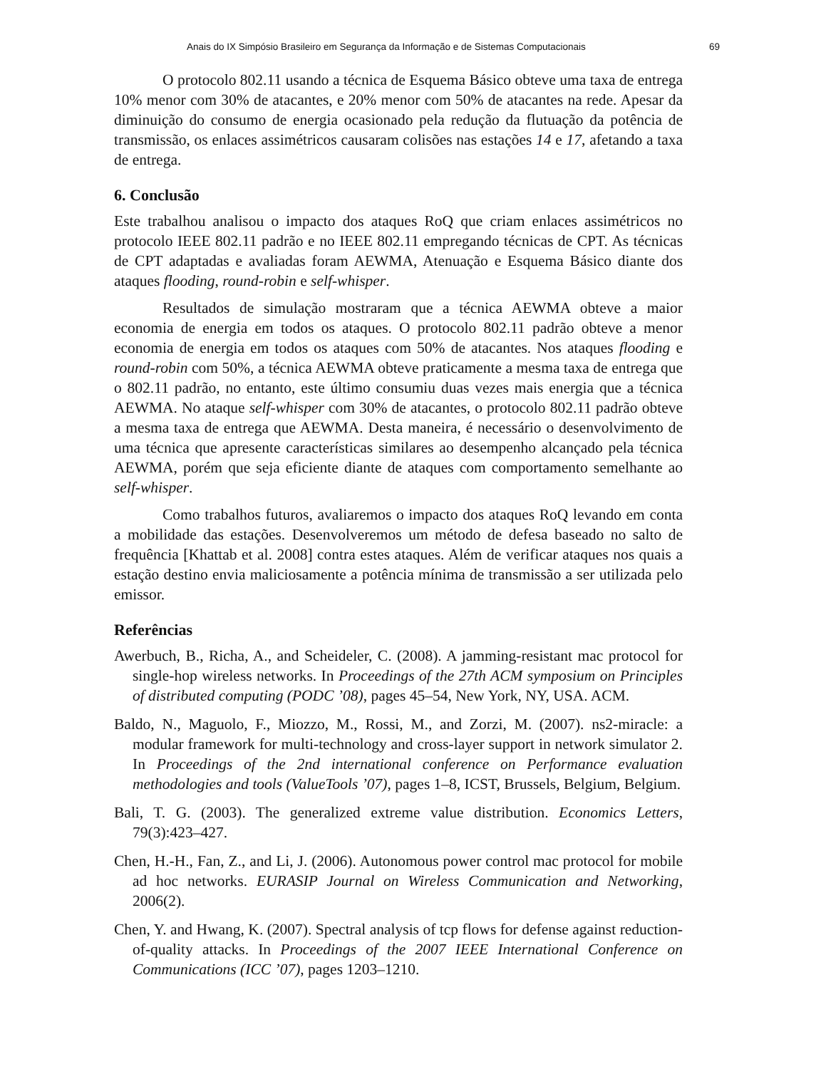Anais do IX Simpósio Brasileiro em Segurança da Informação e de Sistemas Computacionais 69
O protocolo 802.11 usando a técnica de Esquema Básico obteve uma taxa de entrega 10% menor com 30% de atacantes, e 20% menor com 50% de atacantes na rede. Apesar da diminuição do consumo de energia ocasionado pela redução da flutuação da potência de transmissão, os enlaces assimétricos causaram colisões nas estações 14 e 17, afetando a taxa de entrega.
6. Conclusão
Este trabalhou analisou o impacto dos ataques RoQ que criam enlaces assimétricos no protocolo IEEE 802.11 padrão e no IEEE 802.11 empregando técnicas de CPT. As técnicas de CPT adaptadas e avaliadas foram AEWMA, Atenuação e Esquema Básico diante dos ataques flooding, round-robin e self-whisper.
Resultados de simulação mostraram que a técnica AEWMA obteve a maior economia de energia em todos os ataques. O protocolo 802.11 padrão obteve a menor economia de energia em todos os ataques com 50% de atacantes. Nos ataques flooding e round-robin com 50%, a técnica AEWMA obteve praticamente a mesma taxa de entrega que o 802.11 padrão, no entanto, este último consumiu duas vezes mais energia que a técnica AEWMA. No ataque self-whisper com 30% de atacantes, o protocolo 802.11 padrão obteve a mesma taxa de entrega que AEWMA. Desta maneira, é necessário o desenvolvimento de uma técnica que apresente características similares ao desempenho alcançado pela técnica AEWMA, porém que seja eficiente diante de ataques com comportamento semelhante ao self-whisper.
Como trabalhos futuros, avaliaremos o impacto dos ataques RoQ levando em conta a mobilidade das estações. Desenvolveremos um método de defesa baseado no salto de frequência [Khattab et al. 2008] contra estes ataques. Além de verificar ataques nos quais a estação destino envia maliciosamente a potência mínima de transmissão a ser utilizada pelo emissor.
Referências
Awerbuch, B., Richa, A., and Scheideler, C. (2008). A jamming-resistant mac protocol for single-hop wireless networks. In Proceedings of the 27th ACM symposium on Principles of distributed computing (PODC ’08), pages 45–54, New York, NY, USA. ACM.
Baldo, N., Maguolo, F., Miozzo, M., Rossi, M., and Zorzi, M. (2007). ns2-miracle: a modular framework for multi-technology and cross-layer support in network simulator 2. In Proceedings of the 2nd international conference on Performance evaluation methodologies and tools (ValueTools ’07), pages 1–8, ICST, Brussels, Belgium, Belgium.
Bali, T. G. (2003). The generalized extreme value distribution. Economics Letters, 79(3):423–427.
Chen, H.-H., Fan, Z., and Li, J. (2006). Autonomous power control mac protocol for mobile ad hoc networks. EURASIP Journal on Wireless Communication and Networking, 2006(2).
Chen, Y. and Hwang, K. (2007). Spectral analysis of tcp flows for defense against reduction-of-quality attacks. In Proceedings of the 2007 IEEE International Conference on Communications (ICC ’07), pages 1203–1210.